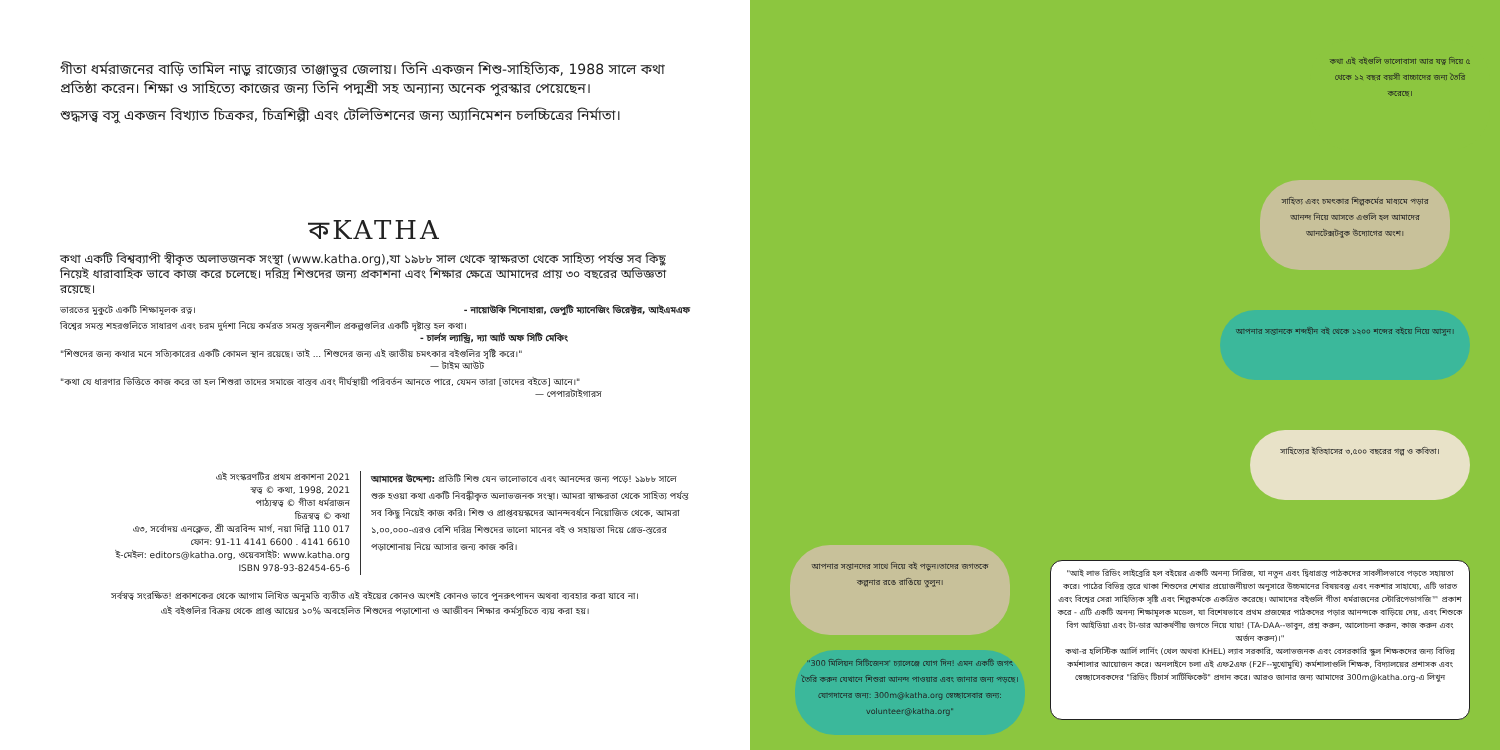গীতা ধর্মরাজনের বাড়ি তামিল নাড়ু রাজ্যের তাঞ্জাভুর জেলায়। তিনি একজন শিশু-সাহিত্যিক, 1988 সালে কথা প্রতিষ্ঠা করেন। শিক্ষা ও সাহিত্যে কাজের জন্য তিনি পদ্মশ্রী সহ অন্যান্য অনেক পুরস্কার পেয়েছেন।
শুদ্ধসত্ত্ব বসু একজন বিখ্যাত চিত্রকর, চিত্রশিল্পী এবং টেলিভিশনের জন্য অ্যানিমেশন চলচ্চিত্রের নির্মাতা।
কKATHA
কথা একটি বিশ্বব্যাপী স্বীকৃত অলাভজনক সংস্থা (www.katha.org),যা ১৯৮৮ সাল থেকে স্বাক্ষরতা থেকে সাহিত্য পর্যন্ত সব কিছু নিয়েই ধারাবাহিক ভাবে কাজ করে চলেছে। দরিদ্র শিশুদের জন্য প্রকাশনা এবং শিক্ষার ক্ষেত্রে আমাদের প্রায় ৩০ বছরের অভিজ্ঞতা রয়েছে।
ভারতের মুকুটে একটি শিক্ষামূলক রত্ন। - নায়োউকি শিনোহারা, ডেপুটি ম্যানেজিং ডিরেক্টর, আইএমএফ
বিশ্বের সমস্ত শহরগুলিতে সাধারণ এবং চরম দুর্দশা নিয়ে কর্মরত সমস্ত সৃজনশীল প্রকল্পগুলির একটি দৃষ্টান্ত হল কথা।
- চার্লস ল্যান্ড্রি, দ্যা আর্ট অফ সিটি মেকিং
"শিশুদের জন্য কথার মনে সত্যিকারের একটি কোমল স্থান রয়েছে। তাই ... শিশুদের জন্য এই জাতীয় চমৎকার বইগুলির সৃষ্টি করে।"
— টাইম আউট
"কথা যে ধারণার ভিত্তিতে কাজ করে তা হল শিশুরা তাদের সমাজে বাস্তব এবং দীর্ঘস্থায়ী পরিবর্তন আনতে পারে, যেমন তারা [তাদের বইতে] আনে।"
— পেপারটাইগারস
এই সংস্করণটির প্রথম প্রকাশনা 2021
স্বত্ব © কথা, 1998, 2021
পাঠ্যস্বত্ব © গীতা ধর্মরাজন
চিত্রস্বত্ব © কথা
এ৩, সর্বোদয় এনক্লেভ, শ্রী অরবিন্দ মার্গ, নয়া দিল্লি 110 017
ফোন: 91-11 4141 6600 . 4141 6610
ই-মেইল: editors@katha.org, ওয়েবসাইট: www.katha.org
ISBN 978-93-82454-65-6
আমাদের উদ্দেশ্য: প্রতিটি শিশু যেন ভালোভাবে এবং আনন্দের জন্য পড়ে! ১৯৮৮ সালে শুরু হওয়া কথা একটি নিবন্ধীকৃত অলাভজনক সংস্থা। আমরা স্বাক্ষরতা থেকে সাহিত্য পর্যন্ত সব কিছু নিয়েই কাজ করি। শিশু ও প্রাপ্তবয়স্কদের আনন্দবর্ধনে নিয়োজিত থেকে, আমরা ১,০০,০০০-এরও বেশি দরিদ্র শিশুদের ভালো মানের বই ও সহায়তা দিয়ে গ্রেড-স্তরের পড়াশোনায় নিয়ে আসার জন্য কাজ করি।
সর্বস্বত্ব সংরক্ষিত! প্রকাশকের থেকে আগাম লিখিত অনুমতি ব্যতীত এই বইয়ের কোনও অংশই কোনও ভাবে পুনরুৎপাদন অথবা ব্যবহার করা যাবে না।
এই বইগুলির বিক্রয় থেকে প্রাপ্ত আয়ের ১০% অবহেলিত শিশুদের পড়াশোনা ও আজীবন শিক্ষার কর্মসূচিতে ব্যয় করা হয়।
কথা এই বইগুলি ভালোবাসা আর যত্ন দিয়ে ৫ থেকে ১২ বছর বয়সী বাচ্চাদের জন্য তৈরি করেছে।
সাহিত্য এবং চমৎকার শিল্পকর্মের মাধ্যমে পড়ার আনন্দ নিয়ে আসতে এগুলি হল আমাদের আনটেক্সটবুক উদ্যোগের অংশ।
আপনার সন্তানকে শব্দহীন বই থেকে ১২০০ শব্দের বইয়ে নিয়ে আসুন।
সাহিত্যের ইতিহাসের ৩,৫০০ বছরের গল্প ও কবিতা।
আপনার সন্তানদের সাথে নিয়ে বই পড়ুন।তাদের জগতকে কল্পনার রঙে রাঙিয়ে তুলুন।
"300 মিলিয়ন সিটিজেনস' চ্যালেঞ্জে যোগ দিন! এমন একটি জগৎ তৈরি করুন যেখানে শিশুরা আনন্দ পাওয়ার এবং জানার জন্য পড়ছে। যোগদানের জন্য: 300m@katha.org স্বেচ্ছাসেবার জন্য: volunteer@katha.org"
"আই লাভ রিডিং লাইব্রেরি হল বইয়ের একটি অনন্য সিরিজ, যা নতুন এবং দ্বিধাগ্রস্ত পাঠকদের সাবলীলভাবে পড়তে সহায়তা করে। পাঠের বিভিন্ন স্তরে থাকা শিশুদের শেখার প্রয়োজনীয়তা অনুসারে উচ্চমানের বিষয়বস্তু এবং নকশার সাহায্যে, এটি ভারত এবং বিশ্বের সেরা সাহিত্যিক সৃষ্টি এবং শিল্পকর্মকে একত্রিত করেছে। আমাদের বইগুলি গীতা ধর্মরাজনের স্টোরিপেডাগজি™ প্রকাশ করে - এটি একটি অনন্য শিক্ষামূলক মডেল, যা বিশেষভাবে প্রথম প্রজন্মের পাঠকদের পড়ার আনন্দকে বাড়িয়ে দেয়, এবং শিশুকে বিগ আইডিয়া এবং টা-ডার আকর্ষণীয় জগতে নিয়ে যায়! (TA-DAA--ভাবুন, প্রশ্ন করুন, আলোচনা করুন, কাজ করুন এবং অর্জন করুন)।"
কথা-র হলিস্টিক আর্লি লার্নিং (খেল অথবা KHEL) ল্যাব সরকারি, অলাভজনক এবং বেসরকারি স্কুল শিক্ষকদের জন্য বিভিন্ন কর্মশালার আয়োজন করে। অনলাইনে চলা এই এফ2এফ (F2F--মুখোমুখি) কর্মশালাগুলি শিক্ষক, বিদ্যালয়ের প্রশাসক এবং স্বেচ্ছাসেবকদের "রিডিং টিচার্স সার্টিফিকেট" প্রদান করে। আরও জানার জন্য আমাদের 300m@katha.org-এ লিখুন